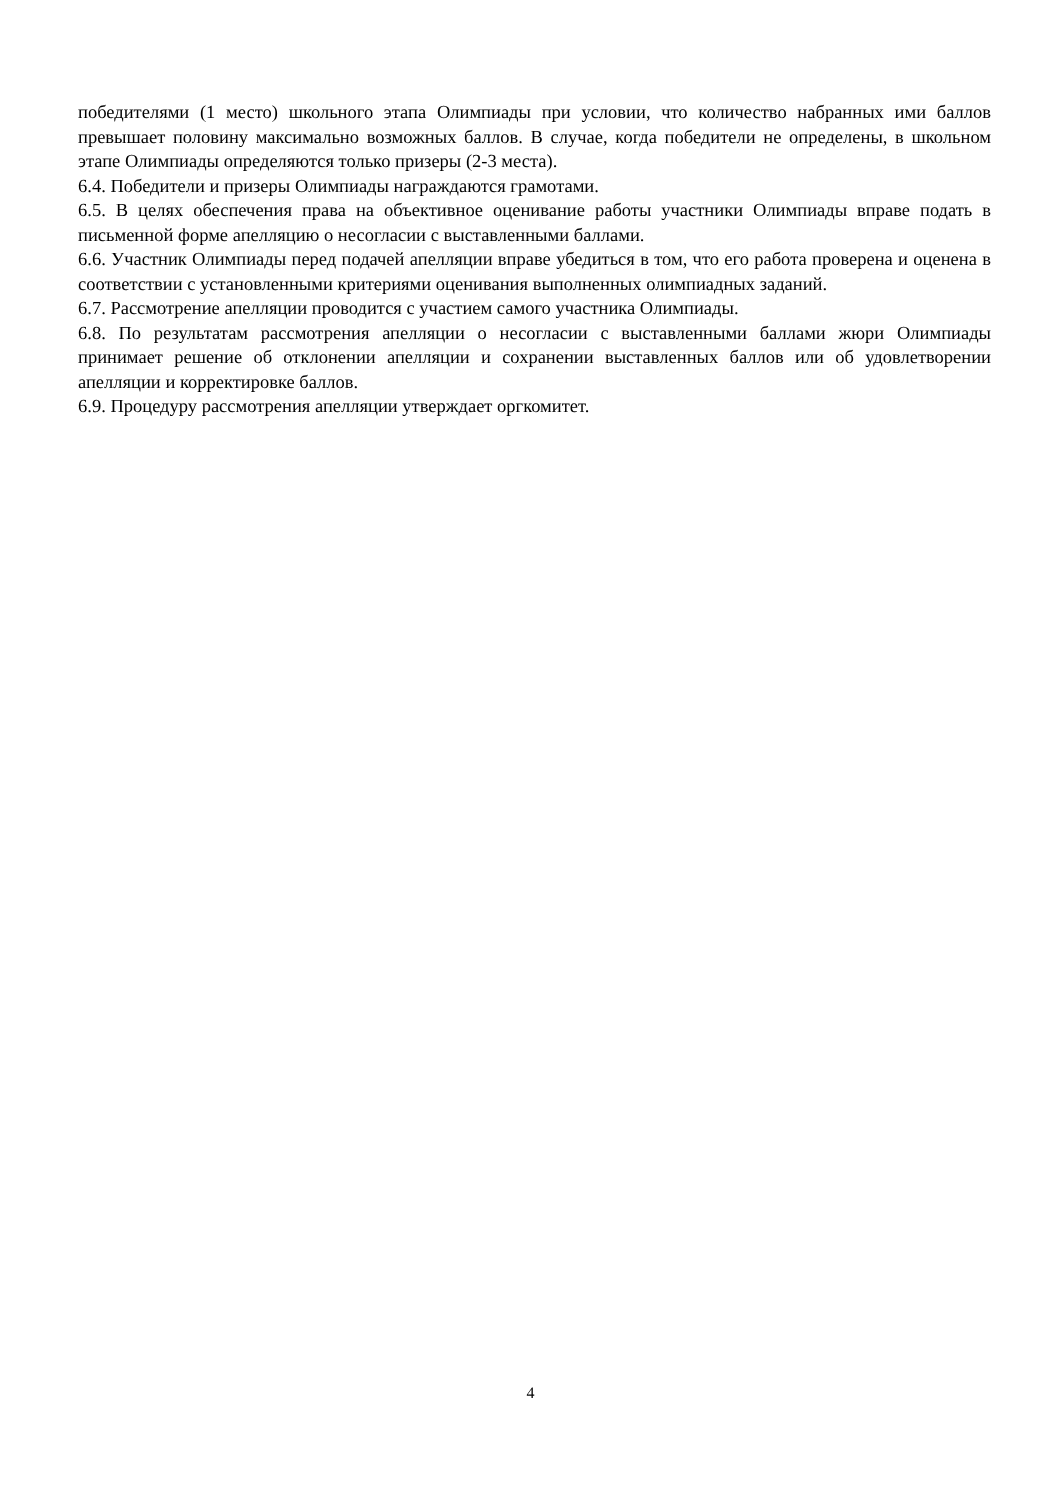победителями (1 место) школьного этапа Олимпиады при условии, что количество набранных ими баллов превышает половину максимально возможных баллов. В случае, когда победители не определены, в школьном этапе Олимпиады определяются только призеры (2-3 места).
6.4. Победители и призеры Олимпиады награждаются грамотами.
6.5. В целях обеспечения права на объективное оценивание работы участники Олимпиады вправе подать в письменной форме апелляцию о несогласии с выставленными баллами.
6.6. Участник Олимпиады перед подачей апелляции вправе убедиться в том, что его работа проверена и оценена в соответствии с установленными критериями оценивания выполненных олимпиадных заданий.
6.7. Рассмотрение апелляции проводится с участием самого участника Олимпиады.
6.8. По результатам рассмотрения апелляции о несогласии с выставленными баллами жюри Олимпиады принимает решение об отклонении апелляции и сохранении выставленных баллов или об удовлетворении апелляции и корректировке баллов.
6.9. Процедуру рассмотрения апелляции утверждает оргкомитет.
4